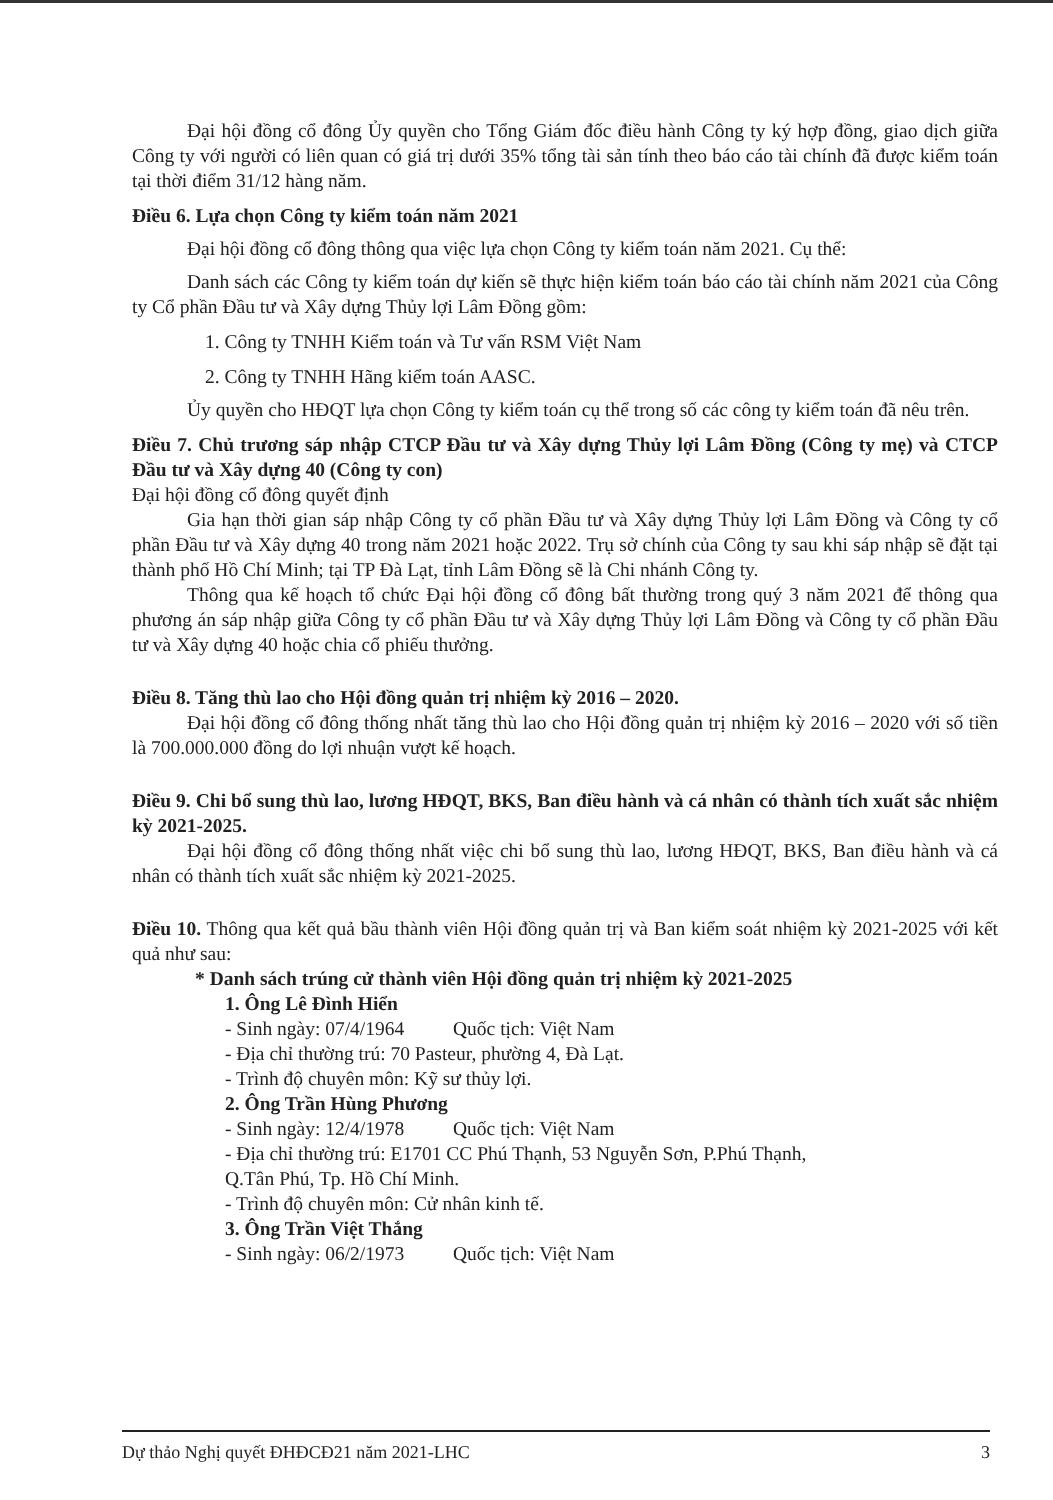Đại hội đồng cổ đông Ủy quyền cho Tổng Giám đốc điều hành Công ty ký hợp đồng, giao dịch giữa Công ty với người có liên quan có giá trị dưới 35% tổng tài sản tính theo báo cáo tài chính đã được kiểm toán tại thời điểm 31/12 hàng năm.
Điều 6. Lựa chọn Công ty kiểm toán năm 2021
Đại hội đồng cổ đông thông qua việc lựa chọn Công ty kiểm toán năm 2021. Cụ thể:
Danh sách các Công ty kiểm toán dự kiến sẽ thực hiện kiểm toán báo cáo tài chính năm 2021 của Công ty Cổ phần Đầu tư và Xây dựng Thủy lợi Lâm Đồng gồm:
1. Công ty TNHH Kiểm toán và Tư vấn RSM Việt Nam
2. Công ty TNHH Hãng kiểm toán AASC.
Ủy quyền cho HĐQT lựa chọn Công ty kiểm toán cụ thể trong số các công ty kiểm toán đã nêu trên.
Điều 7. Chủ trương sáp nhập CTCP Đầu tư và Xây dựng Thủy lợi Lâm Đồng (Công ty mẹ) và CTCP Đầu tư và Xây dựng 40 (Công ty con)
Đại hội đồng cổ đông quyết định
Gia hạn thời gian sáp nhập Công ty cổ phần Đầu tư và Xây dựng Thủy lợi Lâm Đồng và Công ty cổ phần Đầu tư và Xây dựng 40 trong năm 2021 hoặc 2022. Trụ sở chính của Công ty sau khi sáp nhập sẽ đặt tại thành phố Hồ Chí Minh; tại TP Đà Lạt, tỉnh Lâm Đồng sẽ là Chi nhánh Công ty.
Thông qua kế hoạch tổ chức Đại hội đồng cổ đông bất thường trong quý 3 năm 2021 để thông qua phương án sáp nhập giữa Công ty cổ phần Đầu tư và Xây dựng Thủy lợi Lâm Đồng và Công ty cổ phần Đầu tư và Xây dựng 40 hoặc chia cổ phiếu thưởng.
Điều 8. Tăng thù lao cho Hội đồng quản trị nhiệm kỳ 2016 – 2020.
Đại hội đồng cổ đông thống nhất tăng thù lao cho Hội đồng quản trị nhiệm kỳ 2016 – 2020 với số tiền là 700.000.000 đồng do lợi nhuận vượt kế hoạch.
Điều 9. Chi bổ sung thù lao, lương HĐQT, BKS, Ban điều hành và cá nhân có thành tích xuất sắc nhiệm kỳ 2021-2025.
Đại hội đồng cổ đông thống nhất việc chi bổ sung thù lao, lương HĐQT, BKS, Ban điều hành và cá nhân có thành tích xuất sắc nhiệm kỳ 2021-2025.
Điều 10. Thông qua kết quả bầu thành viên Hội đồng quản trị và Ban kiểm soát nhiệm kỳ 2021-2025 với kết quả như sau:
* Danh sách trúng cử thành viên Hội đồng quản trị nhiệm kỳ 2021-2025
1. Ông Lê Đình Hiển
- Sinh ngày: 07/4/1964 Quốc tịch: Việt Nam
- Địa chỉ thường trú: 70 Pasteur, phường 4, Đà Lạt.
- Trình độ chuyên môn: Kỹ sư thủy lợi.
2. Ông Trần Hùng Phương
- Sinh ngày: 12/4/1978 Quốc tịch: Việt Nam
- Địa chỉ thường trú: E1701 CC Phú Thạnh, 53 Nguyễn Sơn, P.Phú Thạnh,
Q.Tân Phú, Tp. Hồ Chí Minh.
- Trình độ chuyên môn: Cử nhân kinh tế.
3. Ông Trần Việt Thắng
- Sinh ngày: 06/2/1973 Quốc tịch: Việt Nam
Dự thảo Nghị quyết ĐHĐCĐ21 năm 2021-LHC 3